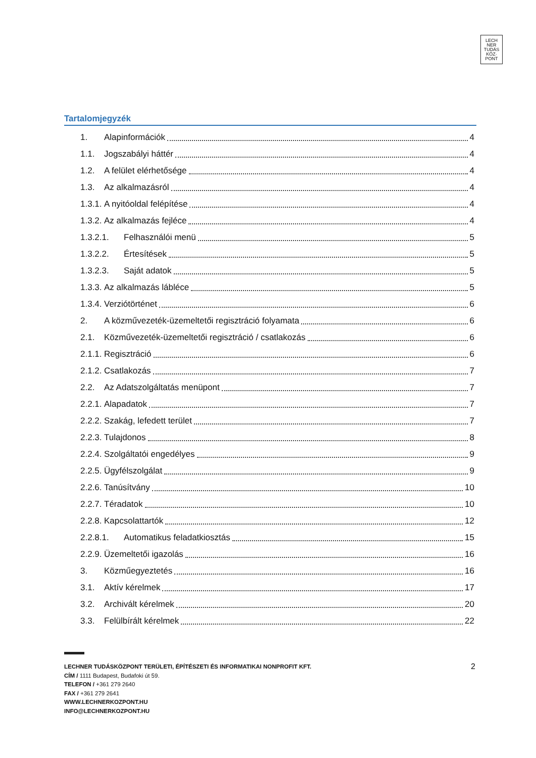LECH
NER
TUDÁS
KÖZ·
PONT
Tartalomjegyzék
1. Alapinformációk 4
1.1. Jogszabályi háttér 4
1.2. A felület elérhetősége 4
1.3. Az alkalmazásról 4
1.3.1. A nyitóoldal felépítése 4
1.3.2. Az alkalmazás fejléce 4
1.3.2.1. Felhasználói menü 5
1.3.2.2. Értesítések 5
1.3.2.3. Saját adatok 5
1.3.3. Az alkalmazás lábléce 5
1.3.4. Verziótörténet 6
2. A közművezeték-üzemeltetői regisztráció folyamata 6
2.1. Közművezeték-üzemeltetői regisztráció / csatlakozás 6
2.1.1. Regisztráció 6
2.1.2. Csatlakozás 7
2.2. Az Adatszolgáltatás menüpont 7
2.2.1. Alapadatok 7
2.2.2. Szakág, lefedett terület 7
2.2.3. Tulajdonos 8
2.2.4. Szolgáltatói engedélyes 9
2.2.5. Ügyfélszolgálat 9
2.2.6. Tanúsítvány 10
2.2.7. Téradatok 10
2.2.8. Kapcsolattartók 12
2.2.8.1. Automatikus feladatkiosztás 15
2.2.9. Üzemeltetői igazolás 16
3. Közműegyeztetés 16
3.1. Aktív kérelmek 17
3.2. Archivált kérelmek 20
3.3. Felülbírált kérelmek 22
2
LECHNER TUDÁSKÖZPONT TERÜLETI, ÉPÍTÉSZETI ÉS INFORMATIKAI NONPROFIT KFT.
CÍM / 1111 Budapest, Budafoki út 59.
TELEFON / +361 279 2640
FAX / +361 279 2641
WWW.LECHNERKOZPONT.HU
INFO@LECHNERKOZPONT.HU